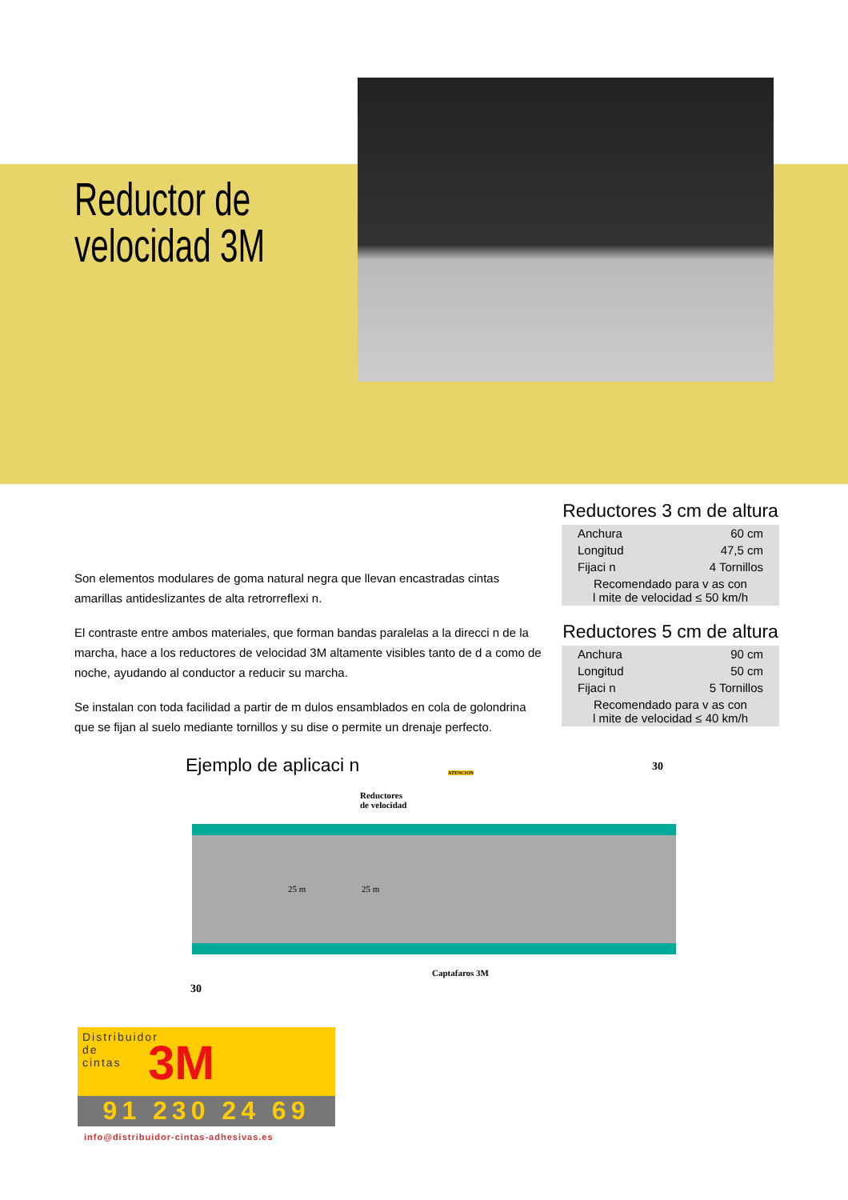Reductor de
velocidad 3M
Son elementos modulares de goma natural negra que llevan encastradas cintas amarillas antideslizantes de alta retrorreflexi n.
El contraste entre ambos materiales, que forman bandas paralelas a la direcci n de la marcha, hace a los reductores de velocidad 3M altamente visibles tanto de d a como de noche, ayudando al conductor a reducir su marcha.
Se instalan con toda facilidad a partir de m dulos ensamblados en cola de golondrina que se fijan al suelo mediante tornillos y su dise o permite un drenaje perfecto.
Reductores 3 cm de altura
| Anchura | 60 cm |
| Longitud | 47,5 cm |
| Fijaci n | 4 Tornillos |
| Recomendado para v as con l mite de velocidad ≤ 50 km/h | |
Reductores 5 cm de altura
| Anchura | 90 cm |
| Longitud | 50 cm |
| Fijaci n | 5 Tornillos |
| Recomendado para v as con l mite de velocidad ≤ 40 km/h | |
Ejemplo de aplicaci n
Reductores
de velocidad
ATENCION
25 m 25 m
Captafaros 3M
30
30
Distribuidor
de
cintas
3M
91 230 24 69
info@distribuidor-cintas-adhesivas.es